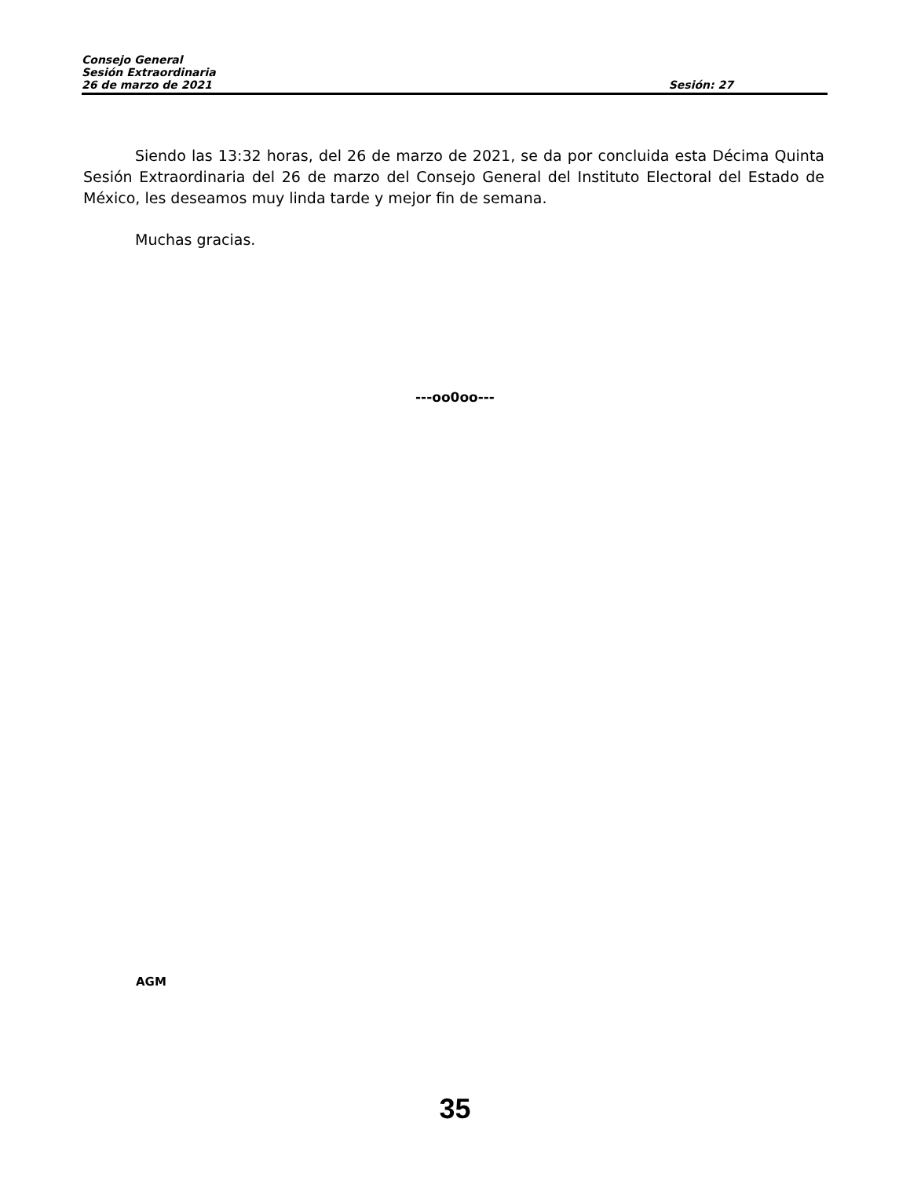Consejo General
Sesión Extraordinaria
26 de marzo de 2021 Sesión: 27
Siendo las 13:32 horas, del 26 de marzo de 2021, se da por concluida esta Décima Quinta Sesión Extraordinaria del 26 de marzo del Consejo General del Instituto Electoral del Estado de México, les deseamos muy linda tarde y mejor fin de semana.
Muchas gracias.
---oo0oo---
AGM
35